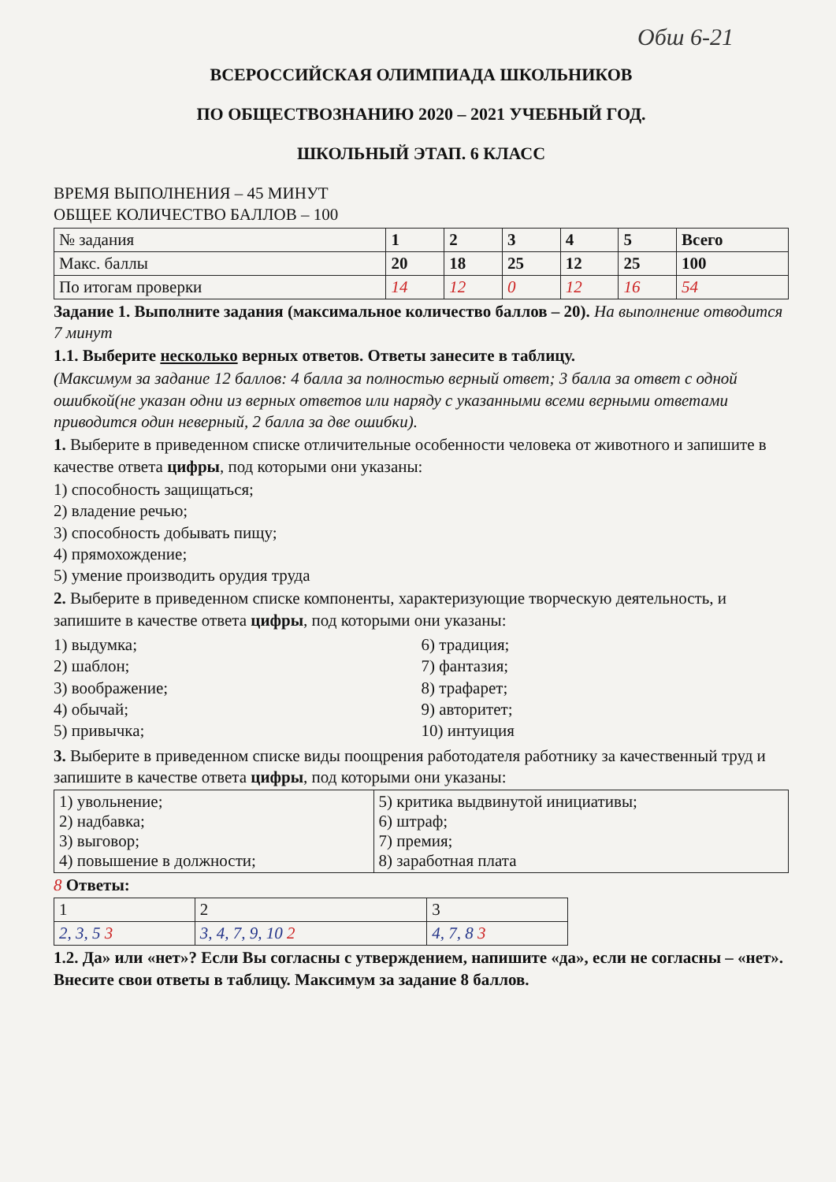Обш 6-21
ВСЕРОССИЙСКАЯ ОЛИМПИАДА ШКОЛЬНИКОВ
ПО ОБЩЕСТВОЗНАНИЮ 2020 – 2021 УЧЕБНЫЙ ГОД.
ШКОЛЬНЫЙ ЭТАП. 6 КЛАСС
ВРЕМЯ ВЫПОЛНЕНИЯ – 45 МИНУТ
ОБЩЕЕ КОЛИЧЕСТВО БАЛЛОВ – 100
| № задания | 1 | 2 | 3 | 4 | 5 | Всего |
| Макс. баллы | 20 | 18 | 25 | 12 | 25 | 100 |
| По итогам проверки | 14 | 12 | 0 | 12 | 16 | 54 |
Задание 1. Выполните задания (максимальное количество баллов – 20). На выполнение отводится 7 минут
1.1. Выберите несколько верных ответов. Ответы занесите в таблицу.
(Максимум за задание 12 баллов: 4 балла за полностью верный ответ; 3 балла за ответ с одной ошибкой(не указан одни из верных ответов или наряду с указанными всеми верными ответами приводится один неверный, 2 балла за две ошибки).
1. Выберите в приведенном списке отличительные особенности человека от животного и запишите в качестве ответа цифры, под которыми они указаны:
1) способность защищаться;
2) владение речью;
3) способность добывать пищу;
4) прямохождение;
5) умение производить орудия труда
2. Выберите в приведенном списке компоненты, характеризующие творческую деятельность, и запишите в качестве ответа цифры, под которыми они указаны:
1) выдумка;
2) шаблон;
3) воображение;
4) обычай;
5) привычка;
6) традиция;
7) фантазия;
8) трафарет;
9) авторитет;
10) интуиция
3. Выберите в приведенном списке виды поощрения работодателя работнику за качественный труд и запишите в качестве ответа цифры, под которыми они указаны:
| 1) увольнение; 2) надбавка; 3) выговор; 4) повышение в должности; | 5) критика выдвинутой инициативы; 6) штраф; 7) премия; 8) заработная плата |
8 Ответы:
| 1 | 2 | 3 |
| 2, 3, 5 3 | 3, 4, 7, 9, 10 2 | 4, 7, 8 3 |
1.2. Да» или «нет»? Если Вы согласны с утверждением, напишите «да», если не согласны – «нет». Внесите свои ответы в таблицу. Максимум за задание 8 баллов.